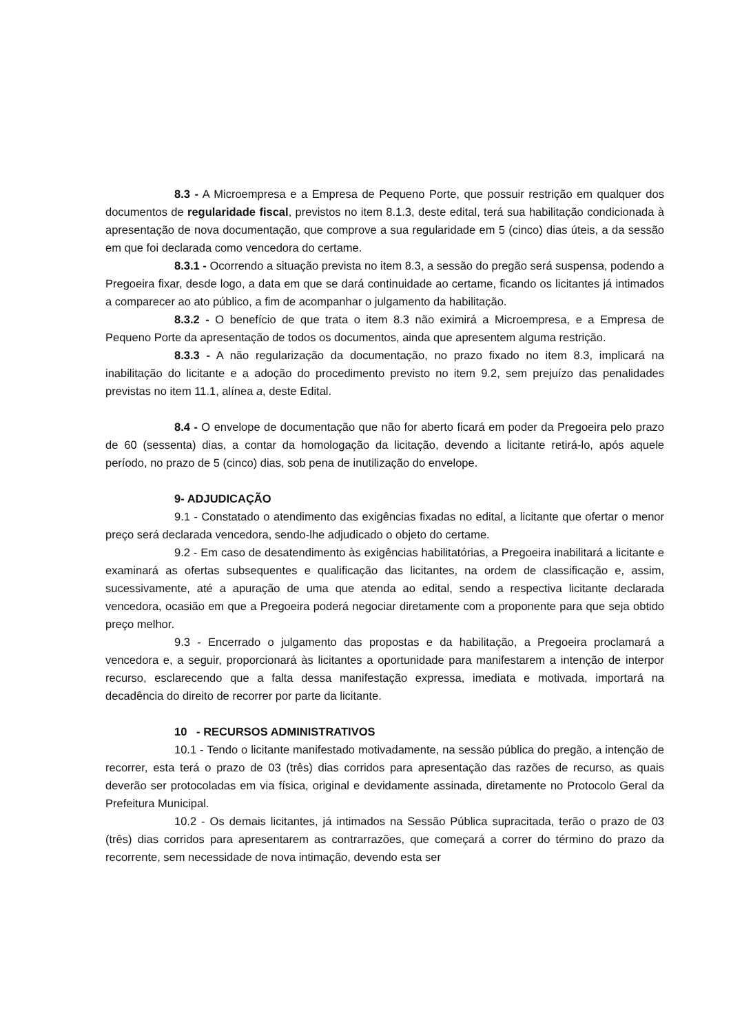8.3 - A Microempresa e a Empresa de Pequeno Porte, que possuir restrição em qualquer dos documentos de regularidade fiscal, previstos no item 8.1.3, deste edital, terá sua habilitação condicionada à apresentação de nova documentação, que comprove a sua regularidade em 5 (cinco) dias úteis, a da sessão em que foi declarada como vencedora do certame.
8.3.1 - Ocorrendo a situação prevista no item 8.3, a sessão do pregão será suspensa, podendo a Pregoeira fixar, desde logo, a data em que se dará continuidade ao certame, ficando os licitantes já intimados a comparecer ao ato público, a fim de acompanhar o julgamento da habilitação.
8.3.2 - O benefício de que trata o item 8.3 não eximirá a Microempresa, e a Empresa de Pequeno Porte da apresentação de todos os documentos, ainda que apresentem alguma restrição.
8.3.3 - A não regularização da documentação, no prazo fixado no item 8.3, implicará na inabilitação do licitante e a adoção do procedimento previsto no item 9.2, sem prejuízo das penalidades previstas no item 11.1, alínea a, deste Edital.
8.4 - O envelope de documentação que não for aberto ficará em poder da Pregoeira pelo prazo de 60 (sessenta) dias, a contar da homologação da licitação, devendo a licitante retirá-lo, após aquele período, no prazo de 5 (cinco) dias, sob pena de inutilização do envelope.
9- ADJUDICAÇÃO
9.1 - Constatado o atendimento das exigências fixadas no edital, a licitante que ofertar o menor preço será declarada vencedora, sendo-lhe adjudicado o objeto do certame.
9.2 - Em caso de desatendimento às exigências habilitatórias, a Pregoeira inabilitará a licitante e examinará as ofertas subsequentes e qualificação das licitantes, na ordem de classificação e, assim, sucessivamente, até a apuração de uma que atenda ao edital, sendo a respectiva licitante declarada vencedora, ocasião em que a Pregoeira poderá negociar diretamente com a proponente para que seja obtido preço melhor.
9.3 - Encerrado o julgamento das propostas e da habilitação, a Pregoeira proclamará a vencedora e, a seguir, proporcionará às licitantes a oportunidade para manifestarem a intenção de interpor recurso, esclarecendo que a falta dessa manifestação expressa, imediata e motivada, importará na decadência do direito de recorrer por parte da licitante.
10 - RECURSOS ADMINISTRATIVOS
10.1 - Tendo o licitante manifestado motivadamente, na sessão pública do pregão, a intenção de recorrer, esta terá o prazo de 03 (três) dias corridos para apresentação das razões de recurso, as quais deverão ser protocoladas em via física, original e devidamente assinada, diretamente no Protocolo Geral da Prefeitura Municipal.
10.2 - Os demais licitantes, já intimados na Sessão Pública supracitada, terão o prazo de 03 (três) dias corridos para apresentarem as contrarrazões, que começará a correr do término do prazo da recorrente, sem necessidade de nova intimação, devendo esta ser